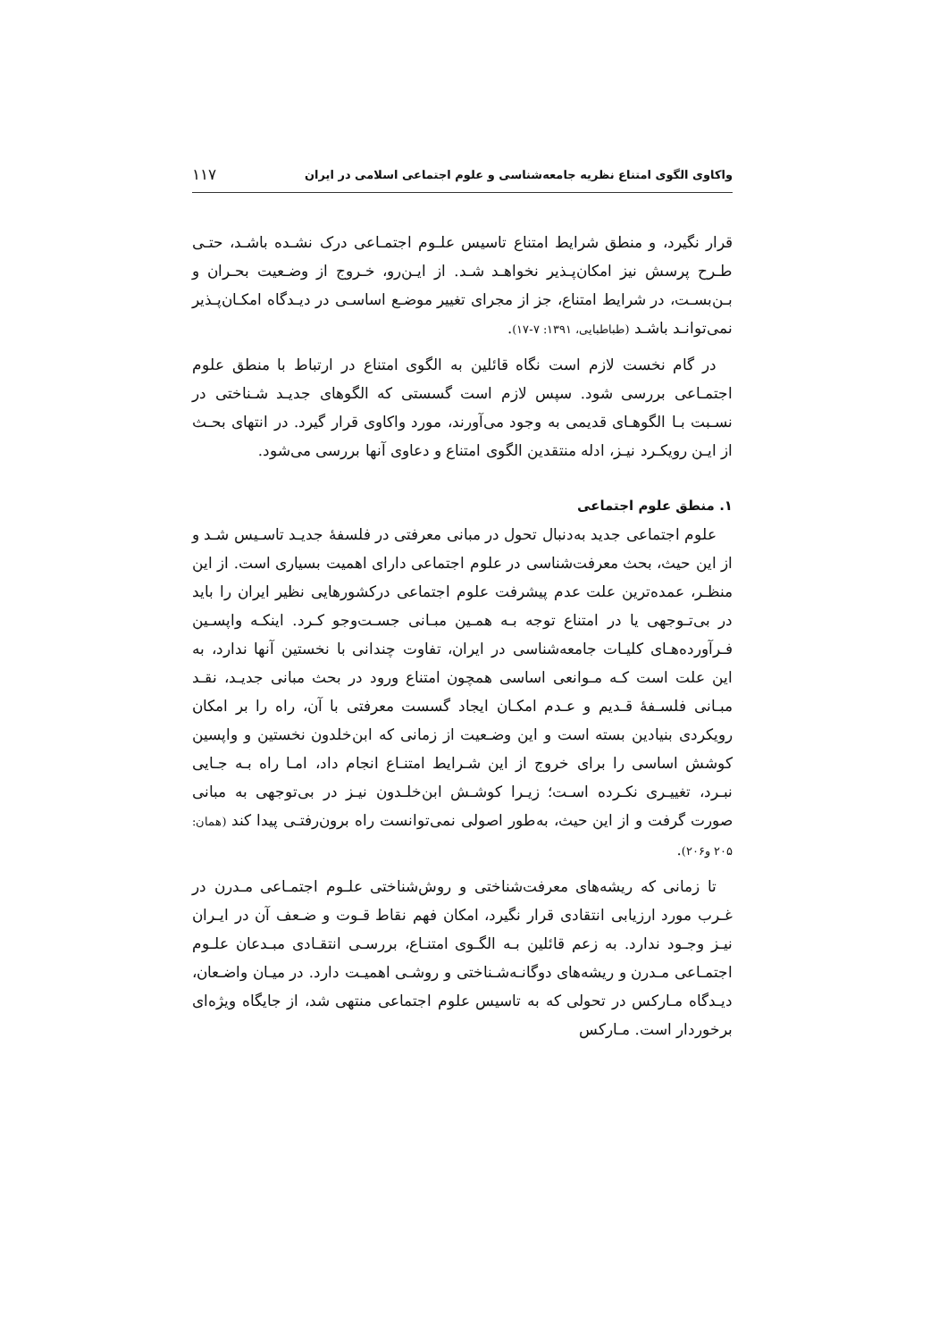واکاوی الگوی امتناع نظریه جامعه‌شناسی و علوم اجتماعی اسلامی در ایران ۱۱۷
قرار نگیرد، و منطق شرایط امتناع تاسیس علـوم اجتمـاعی درک نشـده باشـد، حتـی طـرح پرسش نیز امکان‌پـذیر نخواهـد شـد. از ایـن‌رو، خـروج از وضـعیت بحـران و بـن‌بسـت، در شرایط امتناع، جز از مجرای تغییر موضـع اساسـی در دیـدگاه امکـان‌پـذیر نمی‌توانـد باشـد (طباطبایی، ۱۳۹۱: ۷-۱۷).
در گام نخست لازم است نگاه قائلین به الگوی امتناع در ارتباط با منطق علوم اجتمـاعی بررسی شود. سپس لازم است گسستی که الگوهای جدیـد شـناختی در نسـبت بـا الگوهـای قدیمی به وجود می‌آورند، مورد واکاوی قرار گیرد. در انتهای بحـث از ایـن رویکـرد نیـز، ادله منتقدین الگوی امتناع و دعاوی آنها بررسی می‌شود.
۱. منطق علوم اجتماعی
علوم اجتماعی جدید به‌دنبال تحول در مبانی معرفتی در فلسفۀ جدیـد تاسـیس شـد و از این حیث، بحث معرفت‌شناسی در علوم اجتماعی دارای اهمیت بسیاری است. از این منظـر، عمده‌ترین علت عدم پیشرفت علوم اجتماعی درکشورهایی نظیر ایران را باید در بی‌تـوجهی یا در امتناع توجه بـه همـین مبـانی جسـت‌وجو کـرد. اینکـه واپسـین فـرآورده‌هـای کلیـات جامعه‌شناسی در ایران، تفاوت چندانی با نخستین آنها ندارد، به این علت است کـه مـوانعی اساسی همچون امتناع ورود در بحث مبانی جدیـد، نقـد مبـانی فلسـفۀ قـدیم و عـدم امکـان ایجاد گسست معرفتی با آن، راه را بر امکان رویکردی بنیادین بسته است و این وضـعیت از زمانی که ابن‌خلدون نخستین و واپسین کوشش اساسی را برای خروج از این شـرایط امتنـاع انجام داد، امـا راه بـه جـایی نبـرد، تغییـری نکـرده اسـت؛ زیـرا کوشـش ابن‌خلـدون نیـز در بی‌توجهی به مبانی صورت گرفت و از این حیث، به‌طور اصولی نمی‌توانست راه برون‌رفتـی پیدا کند (همان: ۲۰۵ و۲۰۶).
تا زمانی که ریشه‌های معرفت‌شناختی و روش‌شناختی علـوم اجتمـاعی مـدرن در غـرب مورد ارزیابی انتقادی قرار نگیرد، امکان فهم نقاط قـوت و ضـعف آن در ایـران نیـز وجـود ندارد. به زعم قائلین بـه الگـوی امتنـاع، بررسـی انتقـادی مبـدعان علـوم اجتمـاعی مـدرن و ریشه‌های دوگانـه‌شـناختی و روشـی اهمیـت دارد. در میـان واضـعان، دیـدگاه مـارکس در تحولی که به تاسیس علوم اجتماعی منتهی شد، از جایگاه ویژه‌ای برخوردار است. مـارکس